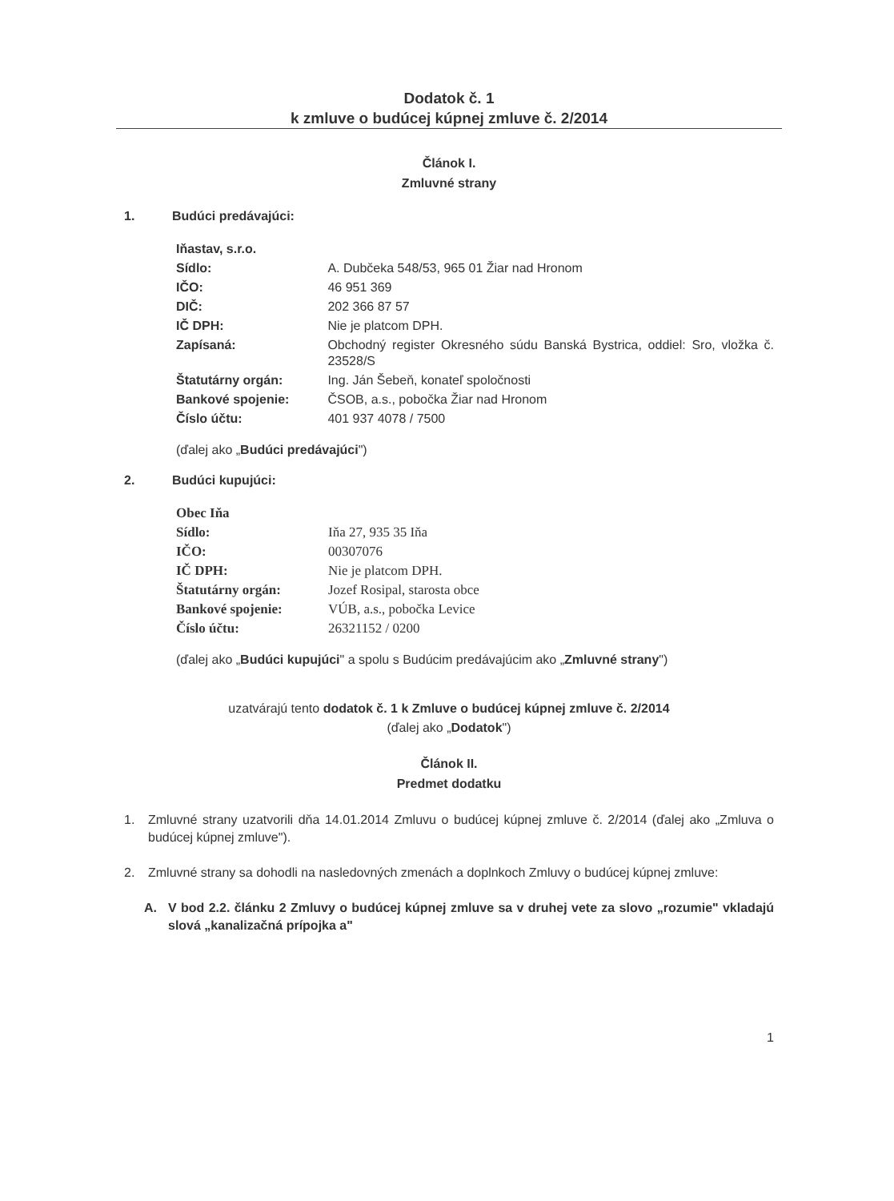Dodatok č. 1
k zmluve o budúcej kúpnej zmluve č. 2/2014
Článok I.
Zmluvné strany
1. Budúci predávajúci:
| Iňastav, s.r.o. | |
| Sídlo: | A. Dubčeka 548/53, 965 01 Žiar nad Hronom |
| IČO: | 46 951 369 |
| DIČ: | 202 366 87 57 |
| IČ DPH: | Nie je platcom DPH. |
| Zapísaná: | Obchodný register Okresného súdu Banská Bystrica, oddiel: Sro, vložka č. 23528/S |
| Štatutárny orgán: | Ing. Ján Šebeň, konateľ spoločnosti |
| Bankové spojenie: | ČSOB, a.s., pobočka Žiar nad Hronom |
| Číslo účtu: | 401 937 4078 / 7500 |
(ďalej ako „Budúci predávajúci")
2. Budúci kupujúci:
| Obec Iňa | |
| Sídlo: | Iňa 27, 935 35 Iňa |
| IČO: | 00307076 |
| IČ DPH: | Nie je platcom DPH. |
| Štatutárny orgán: | Jozef Rosipal, starosta obce |
| Bankové spojenie: | VÚB, a.s., pobočka Levice |
| Číslo účtu: | 26321152 / 0200 |
(ďalej ako „Budúci kupujúci" a spolu s Budúcim predávajúcim ako „Zmluvné strany")
uzatvárajú tento dodatok č. 1 k Zmluve o budúcej kúpnej zmluve č. 2/2014
(ďalej ako „Dodatok")
Článok II.
Predmet dodatku
1. Zmluvné strany uzatvorili dňa 14.01.2014 Zmluvu o budúcej kúpnej zmluve č. 2/2014 (ďalej ako „Zmluva o budúcej kúpnej zmluve").
2. Zmluvné strany sa dohodli na nasledovných zmenách a doplnkoch Zmluvy o budúcej kúpnej zmluve:
A. V bod 2.2. článku 2 Zmluvy o budúcej kúpnej zmluve sa v druhej vete za slovo „rozumie" vkladajú slová „kanalizačná prípojka a"
1